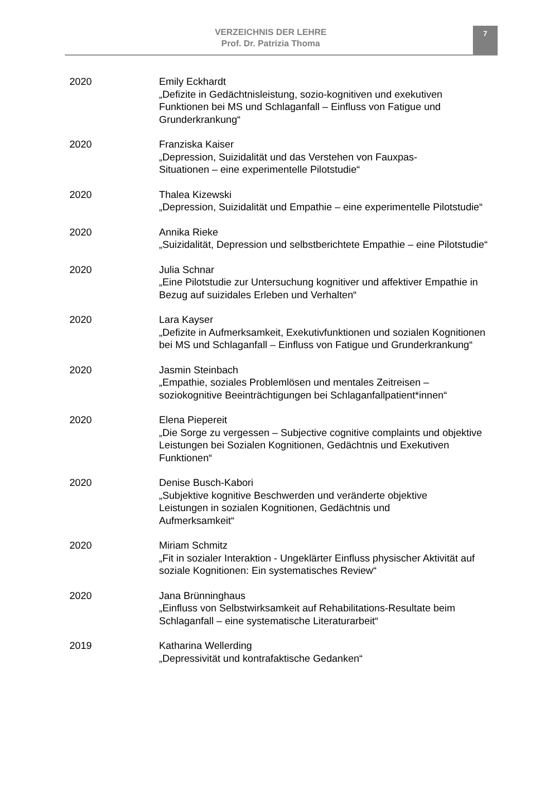VERZEICHNIS DER LEHRE
Prof. Dr. Patrizia Thoma
7
2020 Emily Eckhardt
„Defizite in Gedächtnisleistung, sozio-kognitiven und exekutiven Funktionen bei MS und Schlaganfall – Einfluss von Fatigue und Grunderkrankung“
2020 Franziska Kaiser
„Depression, Suizidalität und das Verstehen von Fauxpas-
Situationen – eine experimentelle Pilotstudie“
2020 Thalea Kizewski
„Depression, Suizidalität und Empathie – eine experimentelle Pilotstudie“
2020 Annika Rieke
„Suizidalität, Depression und selbstberichtete Empathie – eine Pilotstudie“
2020 Julia Schnar
„Eine Pilotstudie zur Untersuchung kognitiver und affektiver Empathie in Bezug auf suizidales Erleben und Verhalten“
2020 Lara Kayser
„Defizite in Aufmerksamkeit, Exekutivfunktionen und sozialen Kognitionen bei MS und Schlaganfall – Einfluss von Fatigue und Grunderkrankung“
2020 Jasmin Steinbach
„Empathie, soziales Problemlösen und mentales Zeitreisen –
soziokognitive Beeinträchtigungen bei Schlaganfallpatient*innen“
2020 Elena Piepereit
„Die Sorge zu vergessen – Subjective cognitive complaints und objektive Leistungen bei Sozialen Kognitionen, Gedächtnis und Exekutiven Funktionen“
2020 Denise Busch-Kabori
„Subjektive kognitive Beschwerden und veränderte objektive
Leistungen in sozialen Kognitionen, Gedächtnis und
Aufmerksamkeit“
2020 Miriam Schmitz
„Fit in sozialer Interaktion - Ungeklärter Einfluss physischer Aktivität auf soziale Kognitionen: Ein systematisches Review“
2020 Jana Brünninghaus
„Einfluss von Selbstwirksamkeit auf Rehabilitations-Resultate beim Schlaganfall – eine systematische Literaturarbeit“
2019 Katharina Wellerding
„Depressivität und kontrafaktische Gedanken“